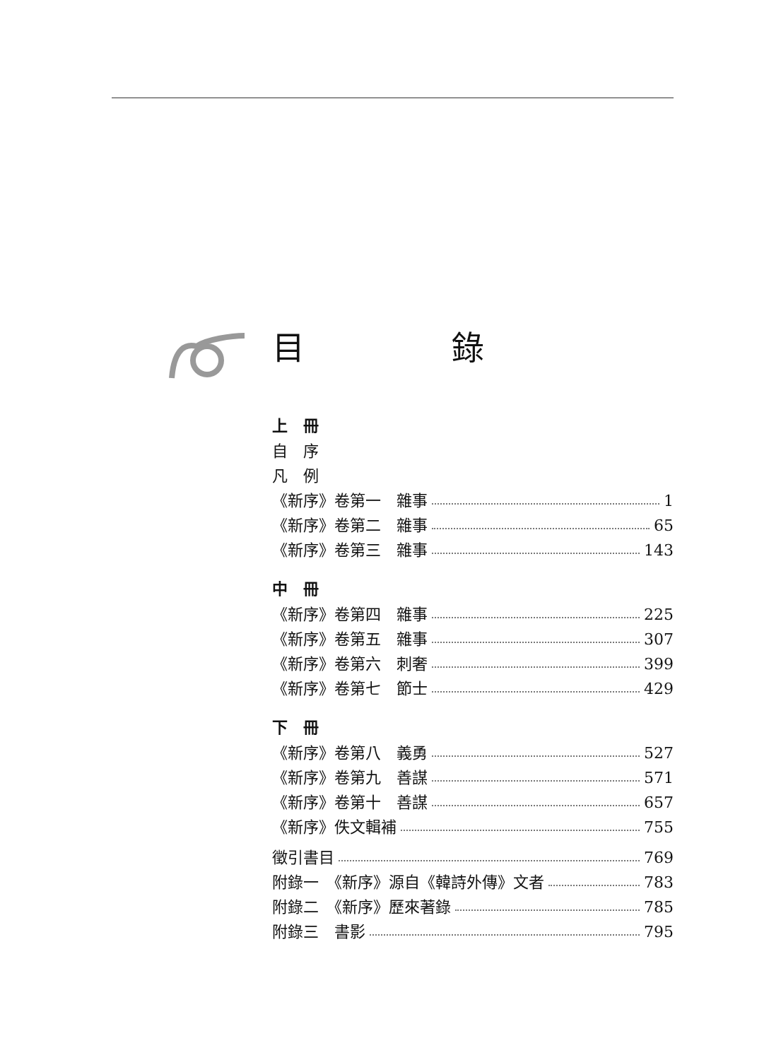目 錄
上　冊
自　序
凡　例
《新序》卷第一　雜事 1
《新序》卷第二　雜事 65
《新序》卷第三　雜事 143
中　冊
《新序》卷第四　雜事 225
《新序》卷第五　雜事 307
《新序》卷第六　刺奢 399
《新序》卷第七　節士 429
下　冊
《新序》卷第八　義勇 527
《新序》卷第九　善謀 571
《新序》卷第十　善謀 657
《新序》佚文輯補 755
徵引書目 769
附錄一　《新序》源自《韓詩外傳》文者 783
附錄二　《新序》歷來著錄 785
附錄三　書影 795